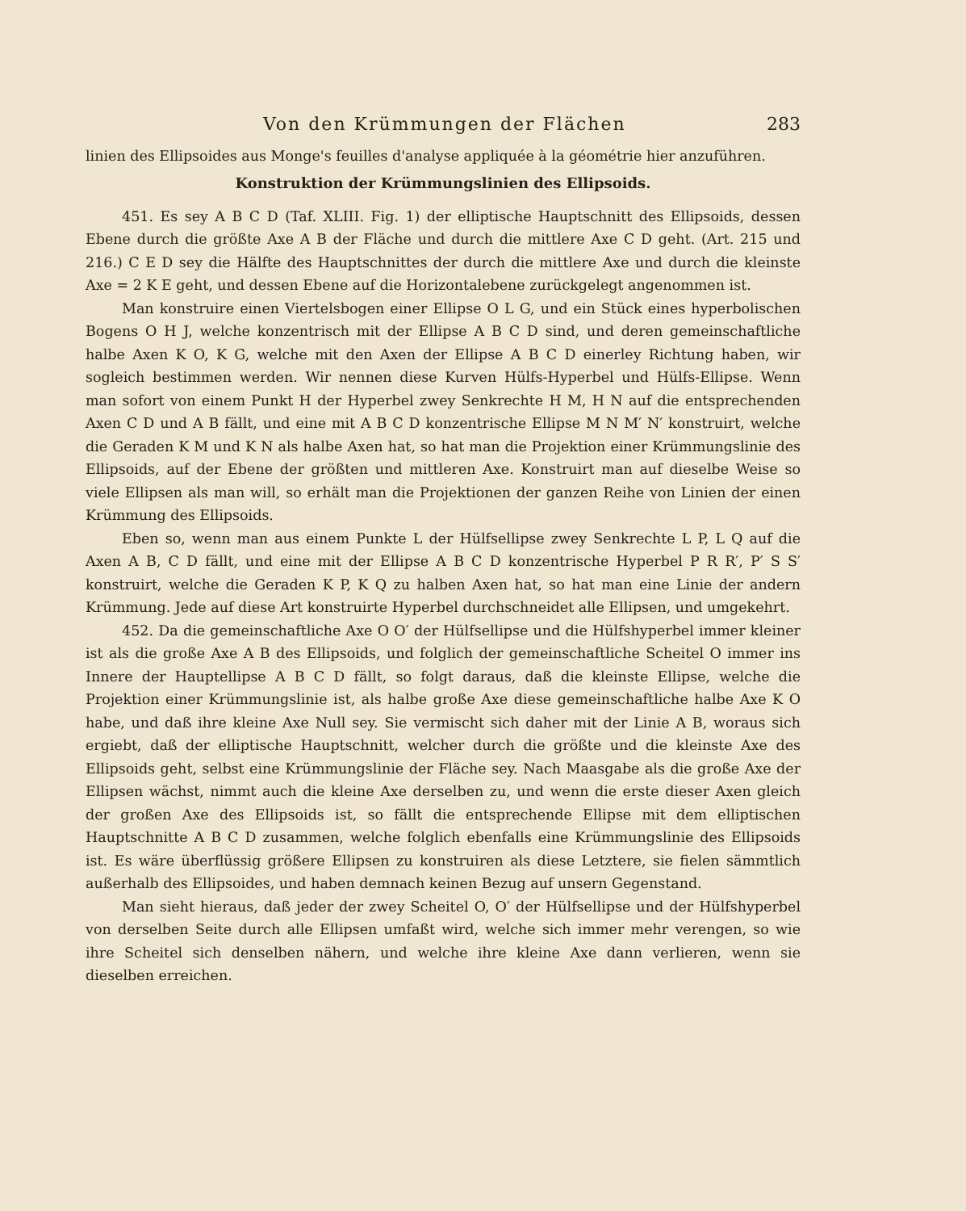Von den Krümmungen der Flächen 283
linien des Ellipsoides aus Monge's feuilles d'analyse appliquée à la géométrie hier anzuführen.
Konstruktion der Krümmungslinien des Ellipsoids.
451. Es sey A B C D (Taf. XLIII. Fig. 1) der elliptische Hauptschnitt des Ellipsoids, dessen Ebene durch die größte Axe A B der Fläche und durch die mittlere Axe C D geht. (Art. 215 und 216.) C E D sey die Hälfte des Hauptschnittes der durch die mittlere Axe und durch die kleinste Axe = 2 K E geht, und dessen Ebene auf die Horizontalebene zurückgelegt angenommen ist.
Man konstruire einen Viertelsbogen einer Ellipse O L G, und ein Stück eines hyperbolischen Bogens O H J, welche konzentrisch mit der Ellipse A B C D sind, und deren gemeinschaftliche halbe Axen K O, K G, welche mit den Axen der Ellipse A B C D einerley Richtung haben, wir sogleich bestimmen werden. Wir nennen diese Kurven Hülfs-Hyperbel und Hülfs-Ellipse. Wenn man sofort von einem Punkt H der Hyperbel zwey Senkrechte H M, H N auf die entsprechenden Axen C D und A B fällt, und eine mit A B C D konzentrische Ellipse M N M′ N′ konstruirt, welche die Geraden K M und K N als halbe Axen hat, so hat man die Projektion einer Krümmungslinie des Ellipsoids, auf der Ebene der größten und mittleren Axe. Konstruirt man auf dieselbe Weise so viele Ellipsen als man will, so erhält man die Projektionen der ganzen Reihe von Linien der einen Krümmung des Ellipsoids.
Eben so, wenn man aus einem Punkte L der Hülfsellipse zwey Senkrechte L P, L Q auf die Axen A B, C D fällt, und eine mit der Ellipse A B C D konzentrische Hyperbel P R R′, P′ S S′ konstruirt, welche die Geraden K P, K Q zu halben Axen hat, so hat man eine Linie der andern Krümmung. Jede auf diese Art konstruirte Hyperbel durchschneidet alle Ellipsen, und umgekehrt.
452. Da die gemeinschaftliche Axe O O′ der Hülfsellipse und die Hülfshyperbel immer kleiner ist als die große Axe A B des Ellipsoids, und folglich der gemeinschaftliche Scheitel O immer ins Innere der Hauptellipse A B C D fällt, so folgt daraus, daß die kleinste Ellipse, welche die Projektion einer Krümmungslinie ist, als halbe große Axe diese gemeinschaftliche halbe Axe K O habe, und daß ihre kleine Axe Null sey. Sie vermischt sich daher mit der Linie A B, woraus sich ergiebt, daß der elliptische Hauptschnitt, welcher durch die größte und die kleinste Axe des Ellipsoids geht, selbst eine Krümmungslinie der Fläche sey. Nach Maasgabe als die große Axe der Ellipsen wächst, nimmt auch die kleine Axe derselben zu, und wenn die erste dieser Axen gleich der großen Axe des Ellipsoids ist, so fällt die entsprechende Ellipse mit dem elliptischen Hauptschnitte A B C D zusammen, welche folglich ebenfalls eine Krümmungslinie des Ellipsoids ist. Es wäre überflüssig größere Ellipsen zu konstruiren als diese Letztere, sie fielen sämmtlich außerhalb des Ellipsoides, und haben demnach keinen Bezug auf unsern Gegenstand.
Man sieht hieraus, daß jeder der zwey Scheitel O, O′ der Hülfsellipse und der Hülfshyperbel von derselben Seite durch alle Ellipsen umfaßt wird, welche sich immer mehr verengen, so wie ihre Scheitel sich denselben nähern, und welche ihre kleine Axe dann verlieren, wenn sie dieselben erreichen.